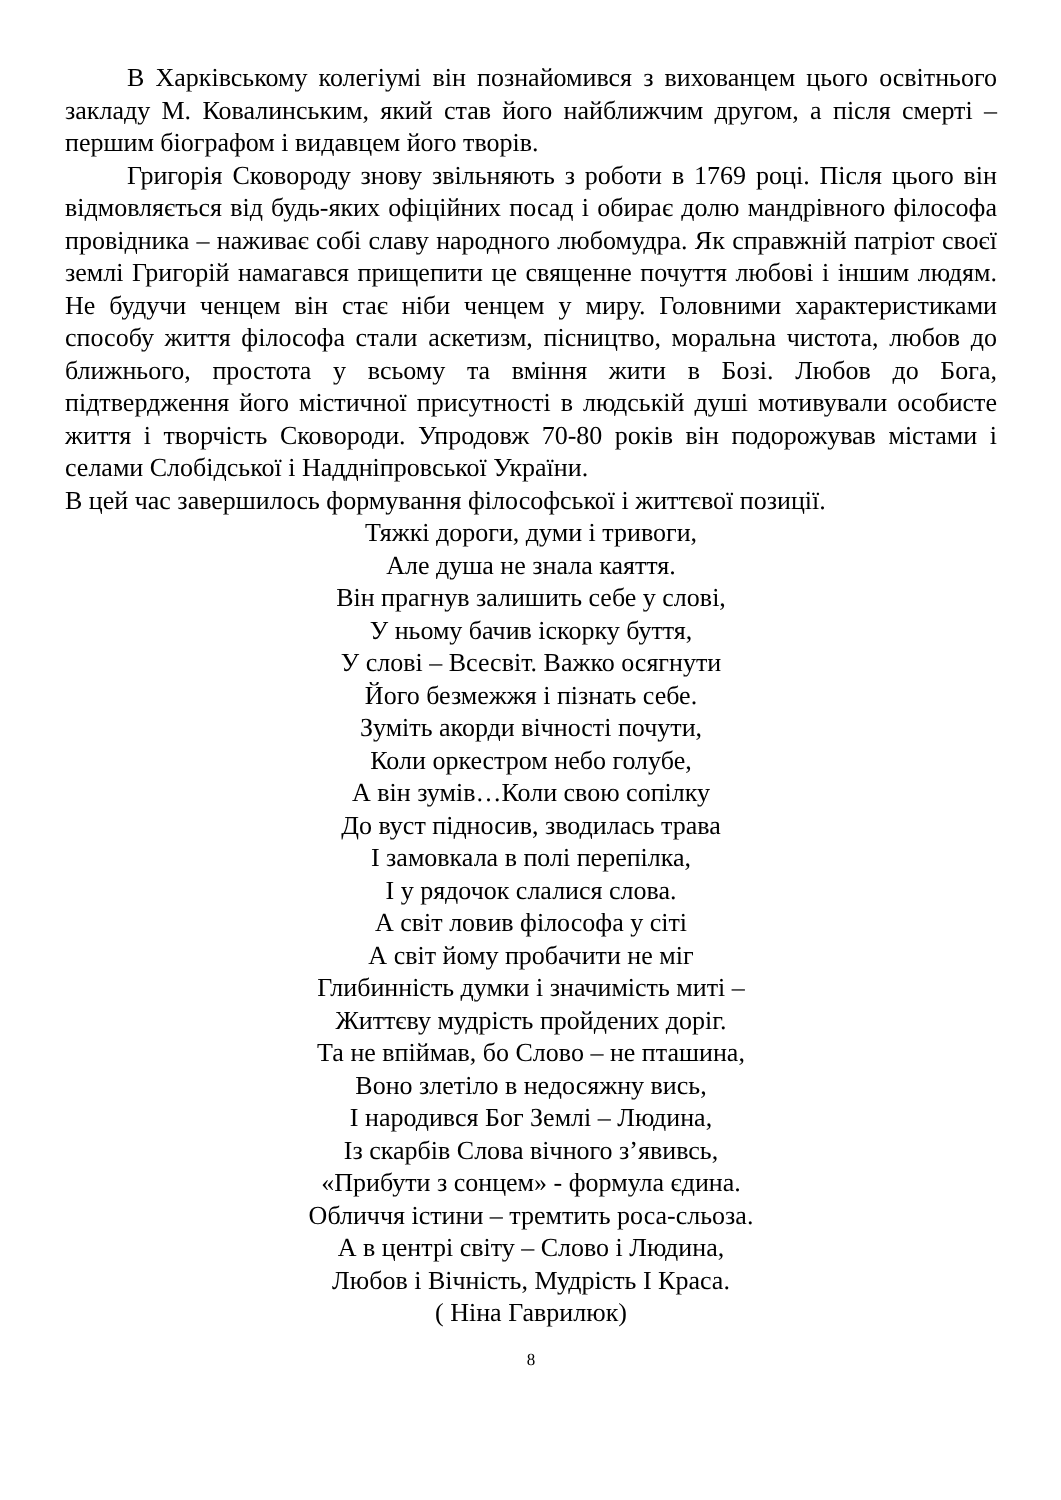В Харківському колегіумі він познайомився з вихованцем цього освітнього закладу М. Ковалинським, який став його найближчим другом, а після смерті – першим біографом і видавцем його творів.
Григорія Сковороду знову звільняють з роботи в 1769 році. Після цього він відмовляється від будь-яких офіційних посад і обирає долю мандрівного філософа провідника – наживає собі славу народного любомудра. Як справжній патріот своєї землі Григорій намагався прищепити це священне почуття любові і іншим людям. Не будучи ченцем він стає ніби ченцем у миру. Головними характеристиками способу життя філософа стали аскетизм, пісництво, моральна чистота, любов до ближнього, простота у всьому та вміння жити в Бозі. Любов до Бога, підтвердження його містичної присутності в людській душі мотивували особисте життя і творчість Сковороди. Упродовж 70-80 років він подорожував містами і селами Слобідської і Наддніпровської України.
В цей час завершилось формування філософської і життєвої позиції.
Тяжкі дороги, думи і тривоги,
Але душа не знала каяття.
Він прагнув залишить себе у слові,
У ньому бачив іскорку буття,
У слові – Всесвіт. Важко осягнути
Його безмежжя і пізнать себе.
Зуміть акорди вічності почути,
Коли оркестром небо голубе,
А він зумів…Коли свою сопілку
До вуст підносив, зводилась трава
І замовкала в полі перепілка,
І у рядочок слалися слова.
А світ ловив філософа у сіті
А світ йому пробачити не міг
Глибинність думки і значимість миті –
Життєву мудрість пройдених доріг.
Та не впіймав, бо Слово – не пташина,
Воно злетіло в недосяжну вись,
І народився Бог Землі – Людина,
Із скарбів Слова вічного з’явивсь,
«Прибути з сонцем» - формула єдина.
Обличчя істини – тремтить роса-сльоза.
А в центрі світу – Слово і Людина,
Любов і Вічність, Мудрість І Краса.
( Ніна Гаврилюк)
8